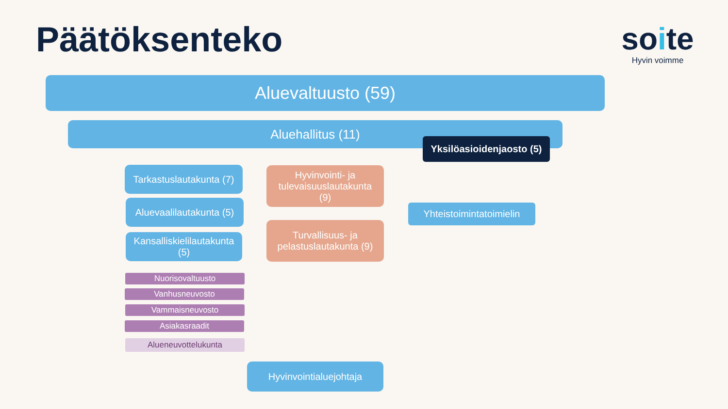Päätöksenteko
soite
Hyvin voimme
Aluevaltuusto (59)
Aluehallitus (11)
Yksilöasioidenjaosto (5)
Tarkastuslautakunta (7)
Aluevaalilautakunta (5)
Kansalliskielilautakunta
(5)
Hyvinvointi- ja
tulevaisuuslautakunta
(9)
Turvallisuus- ja
pelastuslautakunta (9)
Yhteistoimintatoimielin
Nuorisovaltuusto
Vanhusneuvosto
Vammaisneuvosto
Asiakasraadit
Alueneuvottelukunta
Hyvinvointialuejohtaja